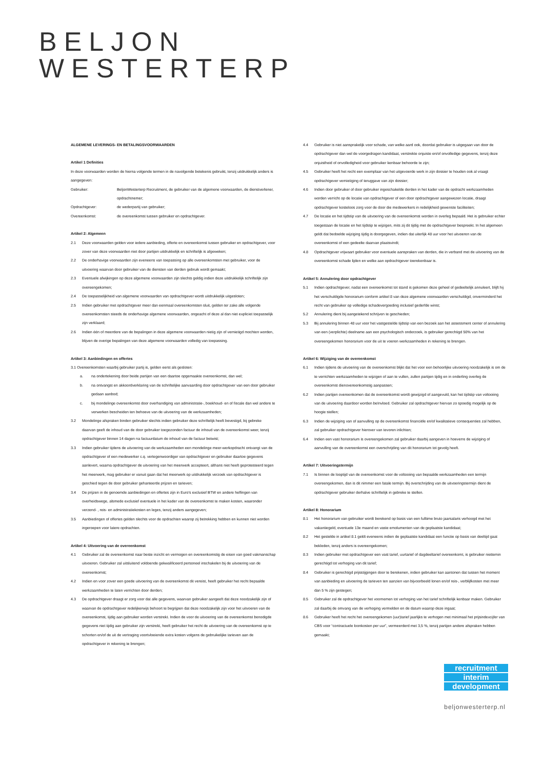BELJON
WESTERTERP
ALGEMENE LEVERINGS- EN BETALINGSVOORWAARDEN
Artikel 1 Definities
In deze voorwaarden worden de hierna volgende termen in de navolgende betekenis gebruikt, tenzij uitdrukkelijk anders is aangegeven:
Gebruiker: BeljonWesterterp Recruitment, de gebruiker van de algemene voorwaarden, de dienstverlener, opdrachtnemer;
Opdrachtgever: de wederpartij van gebruiker;
Overeenkomst: de overeenkomst tussen gebruiker en opdrachtgever.
Artikel 2: Algemeen
2.1 Deze voorwaarden gelden voor iedere aanbieding, offerte en overeenkomst tussen gebruiker en opdrachtgever, voor zover van deze voorwaarden niet door partijen uitdrukkelijk en schriftelijk is afgeweken;
2.2 De onderhavige voorwaarden zijn eveneens van toepassing op alle overeenkomsten met gebruiker, voor de uitvoering waarvan door gebruiker van de diensten van derden gebruik wordt gemaakt;
2.3 Eventuele afwijkingen op deze algemene voorwaarden zijn slechts geldig indien deze uitdrukkelijk schriftelijk zijn overeengekomen;
2.4 De toepasselijkheid van algemene voorwaarden van opdrachtgever wordt uitdrukkelijk uitgesloten;
2.5 Indien gebruiker met opdrachtgever meer dan eenmaal overeenkomsten sluit, gelden ter zake alle volgende overeenkomsten steeds de onderhavige algemene voorwaarden, ongeacht of deze al dan niet expliciet toepasselijk zijn verklaard;
2.6 Indien één of meerdere van de bepalingen in deze algemene voorwaarden nietig zijn of vernietigd mochten worden, blijven de overige bepalingen van deze algemene voorwaarden volledig van toepassing.
Artikel 3: Aanbiedingen en offertes
3.1 Overeenkomsten waarbij gebruiker partij is, gelden eerst als gesloten:
a. na ondertekening door beide partijen van een daartoe opgemaakte overeenkomst, dan wel;
b. na ontvangst en akkoordverklaring van de schriftelijke aanvaarding door opdrachtgever van een door gebruiker gedaan aanbod;
c. bij mondelinge overeenkomst door overhandiging van administratie-, boekhoud- en of fiscale dan wel andere te verwerken bescheiden ten behoeve van de uitvoering van de werkzaamheden;
3.2 Mondelinge afspraken binden gebruiker slechts indien gebruiker deze schriftelijk heeft bevestigd, bij gebreke daarvan geeft de inhoud van de door gebruiker toegezonden factuur de inhoud van de overeenkomst weer, tenzij opdrachtgever binnen 14 dagen na factuurdatum de inhoud van de factuur betwist;
3.3 Indien gebruiker tijdens de uitvoering van de werkzaamheden een mondelinge meer-werkopdracht ontvangt van de opdrachtgever of een medewerker c.q. vertegenwoordiger van opdrachtgever en gebruiker daartoe gegevens aanlevert, waarna opdrachtgever de uitvoering van het meerwerk accepteert, althans niet heeft geprotesteerd tegen het meerwerk, mag gebruiker er vanuit gaan dat het meerwerk op uitdrukkelijk verzoek van opdrachtgever is geschied tegen de door gebruiker gehanteerde prijzen en tarieven;
3.4 De prijzen in de genoemde aanbiedingen en offertes zijn in Euro's exclusief BTW en andere heffingen van overheidswege, alsmede exclusief eventuele in het kader van de overeenkomst te maken kosten, waaronder verzend- , reis- en administratiekosten en leges, tenzij anders aangegeven;
3.5 Aanbiedingen of offertes gelden slechts voor de opdrachten waarop zij betrekking hebben en kunnen niet worden ingeroepen voor latere opdrachten.
Artikel 4: Uitvoering van de overeenkomst
4.1 Gebruiker zal de overeenkomst naar beste inzicht en vermogen en overeenkomstig de eisen van goed vakmanschap uitvoeren. Gebruiker zal uitsluitend voldoende gekwalificeerd personeel inschakelen bij de uitvoering van de overeenkomst;
4.2 Indien en voor zover een goede uitvoering van de overeenkomst dit vereist, heeft gebruiker het recht bepaalde werkzaamheden te laten verrichten door derden;
4.3 De opdrachtgever draagt er zorg voor dat alle gegevens, waarvan gebruiker aangeeft dat deze noodzakelijk zijn of waarvan de opdrachtgever redelijkerwijs behoort te begrijpen dat deze noodzakelijk zijn voor het uitvoeren van de overeenkomst, tijdig aan gebruiker worden verstrekt. Indien de voor de uitvoering van de overeenkomst benodigde gegevens niet tijdig aan gebruiker zijn verstrekt, heeft gebruiker het recht de uitvoering van de overeenkomst op te schorten en/of de uit de vertraging voortvloeiende extra kosten volgens de gebruikelijke tarieven aan de opdrachtgever in rekening te brengen;
4.4 Gebruiker is niet aansprakelijk voor schade, van welke aard ook, doordat gebruiker is uitgegaan van door de opdrachtgever dan wel de voorgedragen kandidaat, verstrekte onjuiste en/of onvolledige gegevens, tenzij deze onjuistheid of onvolledigheid voor gebruiker kenbaar behoorde te zijn;
4.5 Gebruiker heeft het recht een exemplaar van het uitgevoerde werk in zijn dossier te houden ook al vraagt opdrachtgever vernietiging of teruggave van zijn dossier;
4.6 Indien door gebruiker of door gebruiker ingeschakelde derden in het kader van de opdracht werkzaamheden worden verricht op de locatie van opdrachtgever of een door opdrachtgever aangewezen locatie, draagt opdrachtgever kosteloos zorg voor de door die medewerkers in redelijkheid gewenste faciliteiten;
4.7 De locatie en het tijdstip van de uitvoering van de overeenkomst worden in overleg bepaald. Het is gebruiker echter toegestaan de locatie en het tijdstip te wijzigen, mits zij dit tijdig met de opdrachtgever bespreekt. In het algemeen geldt dat bedoelde wijziging tijdig is doorgegeven, indien dat uiterlijk 48 uur voor het uitvoeren van de overeenkomst of een gedeelte daarvan plaatsvindt;
4.8 Opdrachtgever vrijwaart gebruiker voor eventuele aanspraken van derden, die in verband met de uitvoering van de overeenkomst schade lijden en welke aan opdrachtgever toerekenbaar is.
Artikel 5: Annulering door opdrachtgever
5.1 Indien opdrachtgever, nadat een overeenkomst tot stand is gekomen deze geheel of gedeeltelijk annuleert, blijft hij het verschuldigde honorarium conform artikel 8 van deze algemene voorwaarden verschuldigd, onverminderd het recht van gebruiker op volledige schadevergoeding inclusief gederfde winst;
5.2 Annulering dient bij aangetekend schrijven te geschieden;
5.3 Bij annulering binnen 48 uur voor het vastgestelde tijdstip van een bezoek aan het assessment center of annulering van een (verplichte) deelname aan een psychologisch onderzoek, is gebruiker gerechtigd 50% van het overeengekomen honorarium voor de uit te voeren werkzaamheden in rekening te brengen.
Artikel 6: Wijziging van de overeenkomst
6.1 Indien tijdens de uitvoering van de overeenkomst blijkt dat het voor een behoorlijke uitvoering noodzakelijk is om de te verrichten werkzaamheden te wijzigen of aan te vullen, zullen partijen tijdig en in onderling overleg de overeenkomst dienovereenkomstig aanpassen;
6.2 Indien partijen overeenkomen dat de overeenkomst wordt gewijzigd of aangevuld, kan het tijdstip van voltooiing van de uitvoering daardoor worden beïnvloed. Gebruiker zal opdrachtgever hiervan zo spoedig mogelijk op de hoogte stellen;
6.3 Indien de wijziging van of aanvulling op de overeenkomst financiële en/of kwalitatieve consequenties zal hebben, zal gebruiker opdrachtgever hierover van tevoren inlichten;
6.4 Indien een vast honorarium is overeengekomen zal gebruiker daarbij aangeven in hoeverre de wijziging of aanvulling van de overeenkomst een overschrijding van dit honorarium tot gevolg heeft.
Artikel 7: Uitvoeringstermijn
7.1 Is binnen de looptijd van de overeenkomst voor de voltooiing van bepaalde werkzaamheden een termijn overeengekomen, dan is dit nimmer een fatale termijn. Bij overschrijding van de uitvoeringstermijn dient de opdrachtgever gebruiker derhalve schriftelijk in gebreke te stellen.
Artikel 8: Honorarium
8.1 Het honorarium van gebruiker wordt berekend op basis van een fulltime bruto jaarsalaris verhoogd met het vakantiegeld, eventuele 13e maand en vaste emolumenten van de geplaatste kandidaat;
8.2 Het gestelde in artikel 8.1 geldt eveneens indien de geplaatste kandidaat een functie op basis van deeltijd gaat bekleden, tenzij anders is overeengekomen;
8.3 Indien gebruiker met opdrachtgever een vast tarief, uurtarief of dagdeeltarief overeenkomt, is gebruiker niettemin gerechtigd tot verhoging van dit tarief;
8.4 Gebruiker is gerechtigd prijsstijgingen door te berekenen, indien gebruiker kan aantonen dat tussen het moment van aanbieding en uitvoering de tarieven ten aanzien van bijvoorbeeld lonen en/of reis-, verblijfkosten met meer dan 5 % zijn gestegen;
8.5 Gebruiker zal de opdrachtgever het voornemen tot verhoging van het tarief schriftelijk kenbaar maken. Gebruiker zal daarbij de omvang van de verhoging vermelden en de datum waarop deze ingaat;
8.6 Gebruiker heeft het recht het overeengekomen (uur)tarief jaarlijks te verhogen met minimaal het prijsindexcijfer van CBS voor “contractuele loonkosten per uur”, vermeerderd met 3,5 %, tenzij partijen andere afspraken hebben gemaakt;
recruitment
interim
development
beljonwesterterp.nl